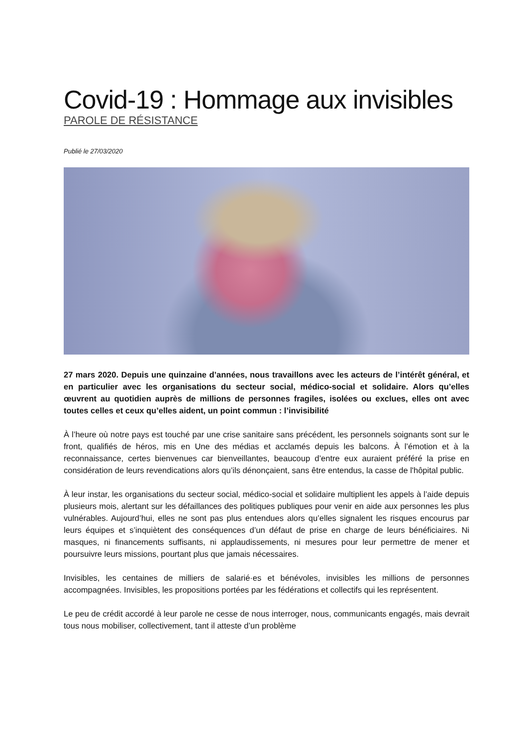Covid-19 : Hommage aux invisibles
PAROLE DE RÉSISTANCE
Publié le 27/03/2020
27 mars 2020. Depuis une quinzaine d’années, nous travaillons avec les acteurs de l’intérêt général, et en particulier avec les organisations du secteur social, médico-social et solidaire. Alors qu’elles œuvrent au quotidien auprès de millions de personnes fragiles, isolées ou exclues, elles ont avec toutes celles et ceux qu’elles aident, un point commun : l’invisibilité
À l’heure où notre pays est touché par une crise sanitaire sans précédent, les personnels soignants sont sur le front, qualifiés de héros, mis en Une des médias et acclamés depuis les balcons. À l’émotion et à la reconnaissance, certes bienvenues car bienveillantes, beaucoup d’entre eux auraient préféré la prise en considération de leurs revendications alors qu’ils dénonçaient, sans être entendus, la casse de l'hôpital public.
À leur instar, les organisations du secteur social, médico-social et solidaire multiplient les appels à l’aide depuis plusieurs mois, alertant sur les défaillances des politiques publiques pour venir en aide aux personnes les plus vulnérables. Aujourd’hui, elles ne sont pas plus entendues alors qu’elles signalent les risques encourus par leurs équipes et s’inquiètent des conséquences d’un défaut de prise en charge de leurs bénéficiaires. Ni masques, ni financements suffisants, ni applaudissements, ni mesures pour leur permettre de mener et poursuivre leurs missions, pourtant plus que jamais nécessaires.
Invisibles, les centaines de milliers de salarié·es et bénévoles, invisibles les millions de personnes accompagnées. Invisibles, les propositions portées par les fédérations et collectifs qui les représentent.
Le peu de crédit accordé à leur parole ne cesse de nous interroger, nous, communicants engagés, mais devrait tous nous mobiliser, collectivement, tant il atteste d’un problème